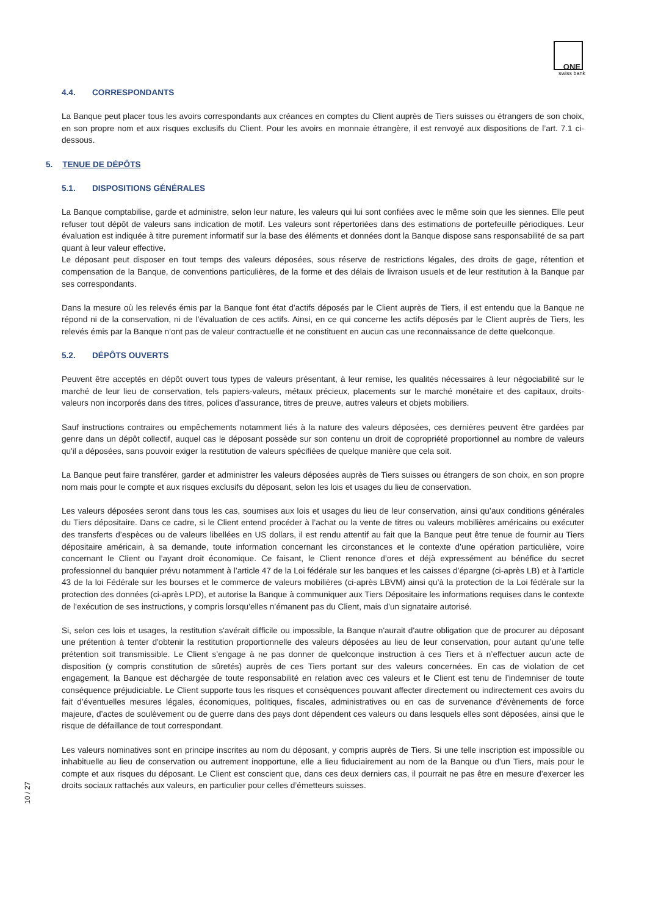ONE
swiss bank
4.4. CORRESPONDANTS
La Banque peut placer tous les avoirs correspondants aux créances en comptes du Client auprès de Tiers suisses ou étrangers de son choix, en son propre nom et aux risques exclusifs du Client. Pour les avoirs en monnaie étrangère, il est renvoyé aux dispositions de l’art. 7.1 ci-dessous.
5. TENUE DE DÉPÔTS
5.1. DISPOSITIONS GÉNÉRALES
La Banque comptabilise, garde et administre, selon leur nature, les valeurs qui lui sont confiées avec le même soin que les siennes. Elle peut refuser tout dépôt de valeurs sans indication de motif. Les valeurs sont répertoriées dans des estimations de portefeuille périodiques. Leur évaluation est indiquée à titre purement informatif sur la base des éléments et données dont la Banque dispose sans responsabilité de sa part quant à leur valeur effective.
Le déposant peut disposer en tout temps des valeurs déposées, sous réserve de restrictions légales, des droits de gage, rétention et compensation de la Banque, de conventions particulières, de la forme et des délais de livraison usuels et de leur restitution à la Banque par ses correspondants.
Dans la mesure où les relevés émis par la Banque font état d’actifs déposés par le Client auprès de Tiers, il est entendu que la Banque ne répond ni de la conservation, ni de l’évaluation de ces actifs. Ainsi, en ce qui concerne les actifs déposés par le Client auprès de Tiers, les relevés émis par la Banque n’ont pas de valeur contractuelle et ne constituent en aucun cas une reconnaissance de dette quelconque.
5.2. DÉPÔTS OUVERTS
Peuvent être acceptés en dépôt ouvert tous types de valeurs présentant, à leur remise, les qualités nécessaires à leur négociabilité sur le marché de leur lieu de conservation, tels papiers-valeurs, métaux précieux, placements sur le marché monétaire et des capitaux, droits-valeurs non incorporés dans des titres, polices d'assurance, titres de preuve, autres valeurs et objets mobiliers.
Sauf instructions contraires ou empêchements notamment liés à la nature des valeurs déposées, ces dernières peuvent être gardées par genre dans un dépôt collectif, auquel cas le déposant possède sur son contenu un droit de copropriété proportionnel au nombre de valeurs qu'il a déposées, sans pouvoir exiger la restitution de valeurs spécifiées de quelque manière que cela soit.
La Banque peut faire transférer, garder et administrer les valeurs déposées auprès de Tiers suisses ou étrangers de son choix, en son propre nom mais pour le compte et aux risques exclusifs du déposant, selon les lois et usages du lieu de conservation.
Les valeurs déposées seront dans tous les cas, soumises aux lois et usages du lieu de leur conservation, ainsi qu’aux conditions générales du Tiers dépositaire. Dans ce cadre, si le Client entend procéder à l’achat ou la vente de titres ou valeurs mobilières américains ou exécuter des transferts d’espèces ou de valeurs libellées en US dollars, il est rendu attentif au fait que la Banque peut être tenue de fournir au Tiers dépositaire américain, à sa demande, toute information concernant les circonstances et le contexte d’une opération particulière, voire concernant le Client ou l’ayant droit économique. Ce faisant, le Client renonce d’ores et déjà expressément au bénéfice du secret professionnel du banquier prévu notamment à l’article 47 de la Loi fédérale sur les banques et les caisses d’épargne (ci-après LB) et à l’article 43 de la loi Fédérale sur les bourses et le commerce de valeurs mobilières (ci-après LBVM) ainsi qu’à la protection de la Loi fédérale sur la protection des données (ci-après LPD), et autorise la Banque à communiquer aux Tiers Dépositaire les informations requises dans le contexte de l’exécution de ses instructions, y compris lorsqu’elles n’émanent pas du Client, mais d’un signataire autorisé.
Si, selon ces lois et usages, la restitution s'avérait difficile ou impossible, la Banque n'aurait d'autre obligation que de procurer au déposant une prétention à tenter d'obtenir la restitution proportionnelle des valeurs déposées au lieu de leur conservation, pour autant qu’une telle prétention soit transmissible. Le Client s’engage à ne pas donner de quelconque instruction à ces Tiers et à n’effectuer aucun acte de disposition (y compris constitution de sûretés) auprès de ces Tiers portant sur des valeurs concernées. En cas de violation de cet engagement, la Banque est déchargée de toute responsabilité en relation avec ces valeurs et le Client est tenu de l’indemniser de toute conséquence préjudiciable. Le Client supporte tous les risques et conséquences pouvant affecter directement ou indirectement ces avoirs du fait d’éventuelles mesures légales, économiques, politiques, fiscales, administratives ou en cas de survenance d’évènements de force majeure, d’actes de soulèvement ou de guerre dans des pays dont dépendent ces valeurs ou dans lesquels elles sont déposées, ainsi que le risque de défaillance de tout correspondant.
Les valeurs nominatives sont en principe inscrites au nom du déposant, y compris auprès de Tiers. Si une telle inscription est impossible ou inhabituelle au lieu de conservation ou autrement inopportune, elle a lieu fiduciairement au nom de la Banque ou d'un Tiers, mais pour le compte et aux risques du déposant. Le Client est conscient que, dans ces deux derniers cas, il pourrait ne pas être en mesure d’exercer les droits sociaux rattachés aux valeurs, en particulier pour celles d’émetteurs suisses.
10 / 27